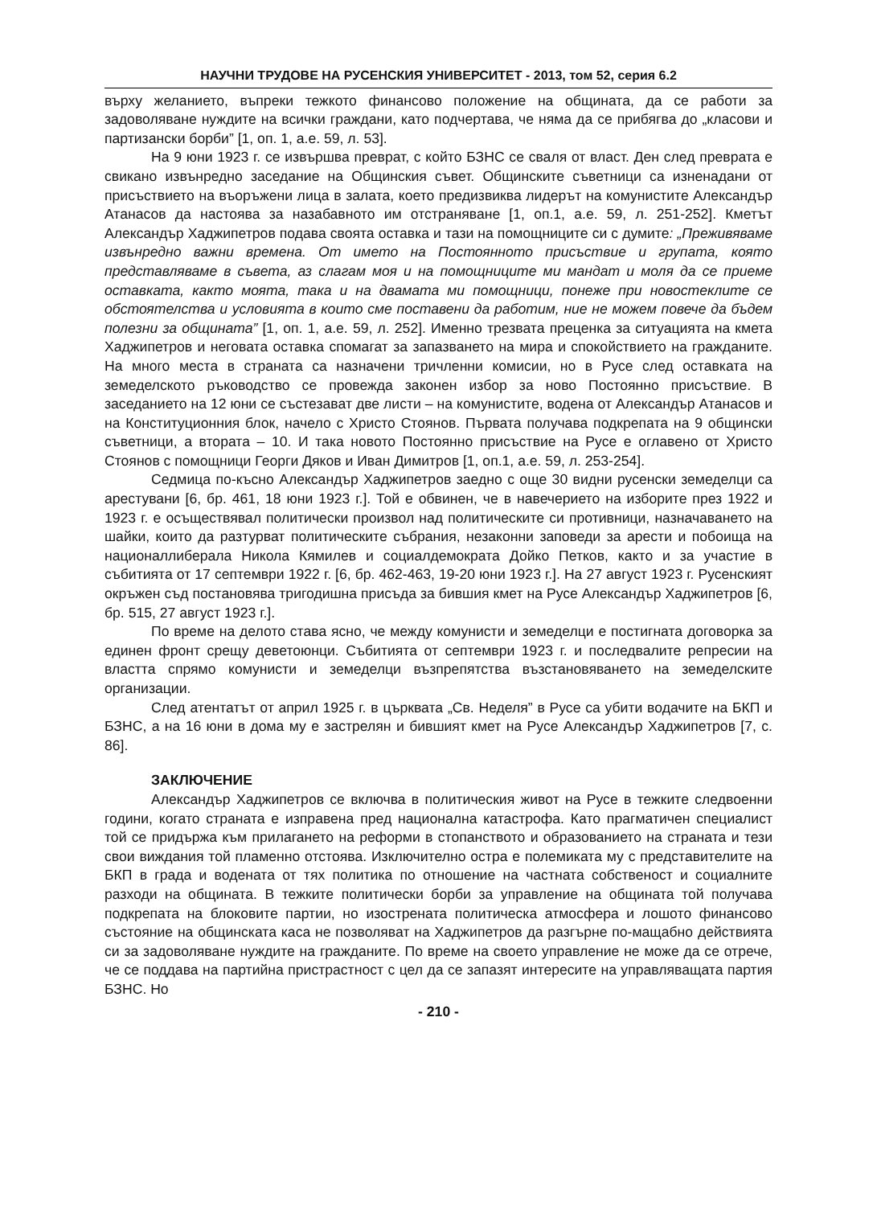НАУЧНИ ТРУДОВЕ НА РУСЕНСКИЯ УНИВЕРСИТЕТ - 2013, том 52, серия 6.2
върху желанието, въпреки тежкото финансово положение на общината, да се работи за задоволяване нуждите на всички граждани, като подчертава, че няма да се прибягва до „класови и партизански борби” [1, оп. 1, а.е. 59, л. 53].
На 9 юни 1923 г. се извършва преврат, с който БЗНС се сваля от власт. Ден след преврата е свикано извънредно заседание на Общинския съвет. Общинските съветници са изненадани от присъствието на въоръжени лица в залата, което предизвиква лидерът на комунистите Александър Атанасов да настоява за назабавното им отстраняване [1, оп.1, а.е. 59, л. 251-252]. Кметът Александър Хаджипетров подава своята оставка и тази на помощниците си с думите: „Преживяваме извънредно важни времена. От името на Постоянното присъствие и групата, която представляваме в съвета, аз слагам моя и на помощниците ми мандат и моля да се приеме оставката, както моята, така и на двамата ми помощници, понеже при новостеклите се обстоятелства и условията в които сме поставени да работим, ние не можем повече да бъдем полезни за общината” [1, оп. 1, а.е. 59, л. 252]. Именно трезвата преценка за ситуацията на кмета Хаджипетров и неговата оставка спомагат за запазването на мира и спокойствието на гражданите. На много места в страната са назначени тричленни комисии, но в Русе след оставката на земеделското ръководство се провежда законен избор за ново Постоянно присъствие. В заседанието на 12 юни се състезават две листи – на комунистите, водена от Александър Атанасов и на Конституционния блок, начело с Христо Стоянов. Първата получава подкрепата на 9 общински съветници, а втората – 10. И така новото Постоянно присъствие на Русе е оглавено от Христо Стоянов с помощници Георги Дяков и Иван Димитров [1, оп.1, а.е. 59, л. 253-254].
Седмица по-късно Александър Хаджипетров заедно с още 30 видни русенски земеделци са арестувани [6, бр. 461, 18 юни 1923 г.]. Той е обвинен, че в навечерието на изборите през 1922 и 1923 г. е осъществявал политически произвол над политическите си противници, назначаването на шайки, които да разтурват политическите събрания, незаконни заповеди за арести и побоища на националлиберала Никола Кямилев и социалдемократа Дойко Петков, както и за участие в събитията от 17 септември 1922 г. [6, бр. 462-463, 19-20 юни 1923 г.]. На 27 август 1923 г. Русенският окръжен съд постановява тригодишна присъда за бившия кмет на Русе Александър Хаджипетров [6, бр. 515, 27 август 1923 г.].
По време на делото става ясно, че между комунисти и земеделци е постигната договорка за единен фронт срещу деветоюнци. Събитията от септември 1923 г. и последвалите репресии на властта спрямо комунисти и земеделци възпрепятства възстановяването на земеделските организации.
След атентатът от април 1925 г. в църквата „Св. Неделя” в Русе са убити водачите на БКП и БЗНС, а на 16 юни в дома му е застрелян и бившият кмет на Русе Александър Хаджипетров [7, с. 86].
ЗАКЛЮЧЕНИЕ
Александър Хаджипетров се включва в политическия живот на Русе в тежките следвоенни години, когато страната е изправена пред национална катастрофа. Като прагматичен специалист той се придържа към прилагането на реформи в стопанството и образованието на страната и тези свои виждания той пламенно отстоява. Изключително остра е полемиката му с представителите на БКП в града и водената от тях политика по отношение на частната собственост и социалните разходи на общината. В тежките политически борби за управление на общината той получава подкрепата на блоковите партии, но изострената политическа атмосфера и лошото финансово състояние на общинската каса не позволяват на Хаджипетров да разгърне по-мащабно действията си за задоволяване нуждите на гражданите. По време на своето управление не може да се отрече, че се поддава на партийна пристрастност с цел да се запазят интересите на управляващата партия БЗНС. Но
- 210 -